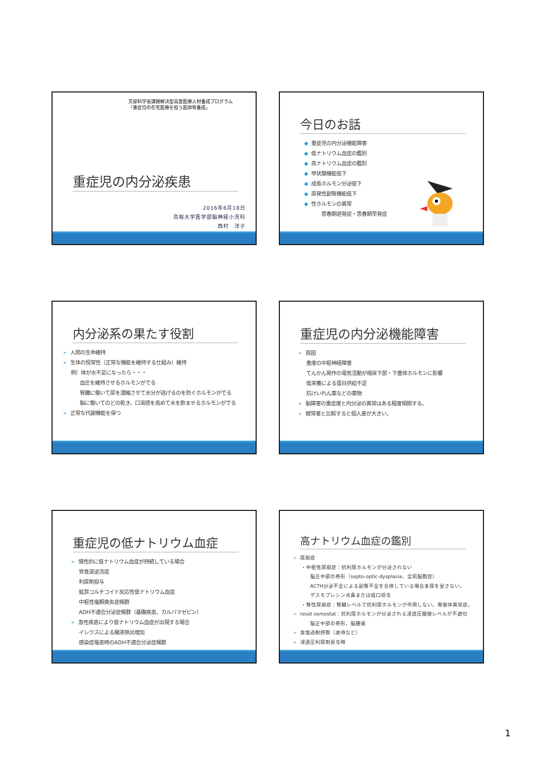文部科学省課題解決型高度医療人材養成プログラム
「重症児の在宅医療を担う医師等養成」
重症児の内分泌疾患
2016年6月18日
鳥取大学医学部脳神経小児科
西村　洋子
今日のお話
◆ 重症児の内分泌機能障害
◆ 低ナトリウム血症の鑑別
◆ 高ナトリウム血症の鑑別
◆ 甲状腺機能低下
◆ 成長ホルモン分泌低下
◆ 原発性副腎機能低下
◆ 性ホルモンの異常
思春期遅発症・思春期早発症
内分泌系の果たす役割
➢ 人間の生命維持
➢ 生体の恒常性（正常な機能を維持する仕組み）維持
例）体が水不足になったら・・・
血圧を維持させるホルモンがでる
腎臓に働いて尿を濃縮させて水分が逃げるのを防ぐホルモンがでる
脳に働いてのどの乾き、口渇感を高めて水を飲ませるホルモンがでる
➢ 正常な代謝機能を保つ
重症児の内分泌機能障害
➢ 原因
重度の中枢神経障害
てんかん発作の電気活動が視床下部・下垂体ホルモンに影響
低栄養による蛋白供給不足
抗けいれん薬などの薬物
➢ 脳障害の重症度と内分泌の異常はある程度相関する。
➢ 健常者と比較すると個人差が大きい。
重症児の低ナトリウム血症
➢ 慢性的に低ナトリウム血症が持続している場合
胃食道逆流症
利尿剤投与
鉱質コルチコイド反応性低ナトリウム血症
中枢性塩類喪失症候群
ADH不適合分泌症候群（基礎疾患、カルバマゼピン）
➢ 急性疾患により低ナトリウム血症が出現する場合
イレウスによる腸液排出増加
感染症罹患時のADH不適合分泌症候群
高ナトリウム血症の鑑別
➢ 尿崩症
・中枢性尿崩症：抗利尿ホルモンが分泌されない
脳正中部の奇形（septo-optic-dysplasia、全前脳胞症）
ACTH分泌不全による副腎不全を合併している場合多尿を呈さない。
デスモプレシン点鼻または経口投与
・腎性尿崩症：腎臓レベルで抗利尿ホルモンが作用しない。受容体異常症。
➢ reset osmostat：抗利尿ホルモンが分泌される浸透圧閾値レベルが不適切
脳正中部の奇形、脳腫瘍
➢ 食塩過剰摂取（虐待など）
➢ 浸透圧利尿剤投与時
1